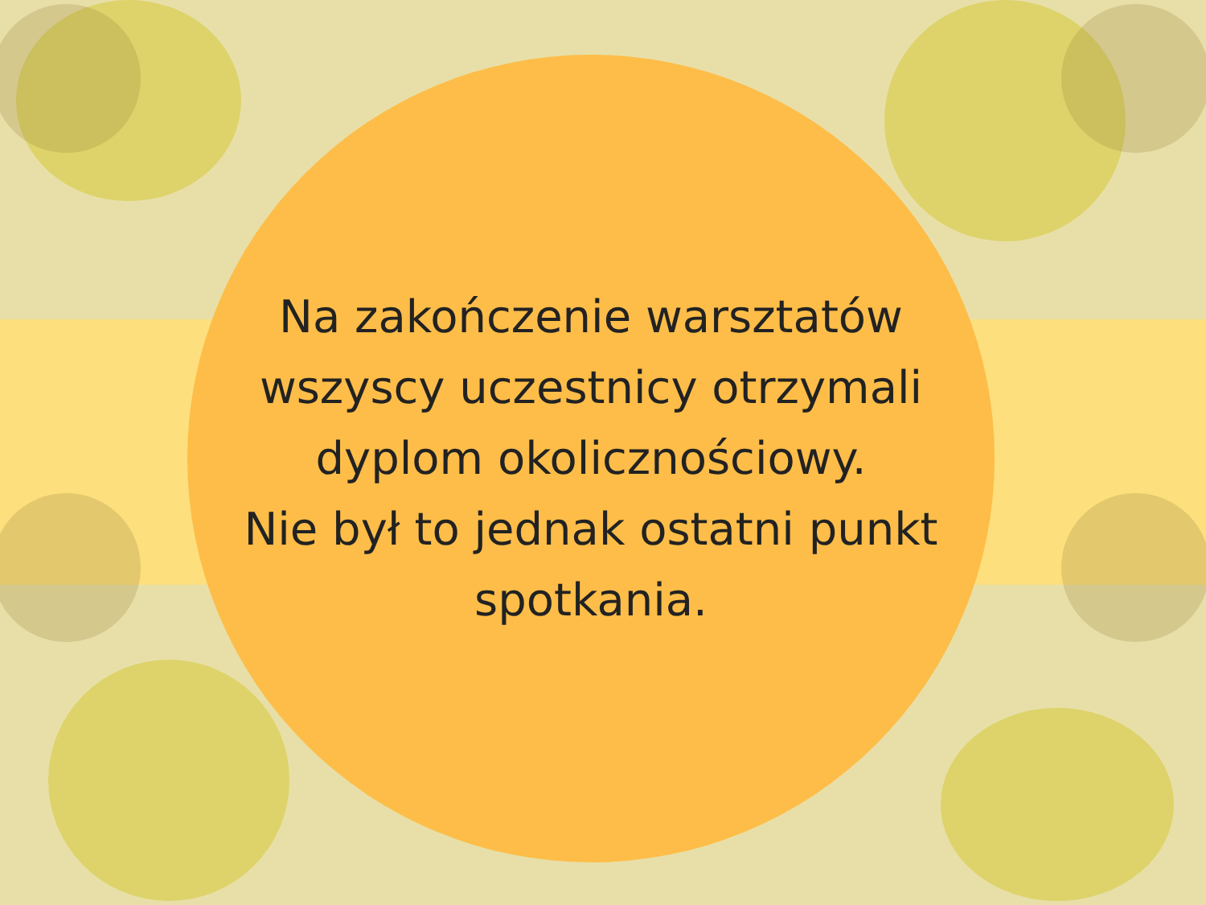Na zakończenie warsztatów
wszyscy uczestnicy otrzymali
dyplom okolicznościowy.
Nie był to jednak ostatni punkt
spotkania.